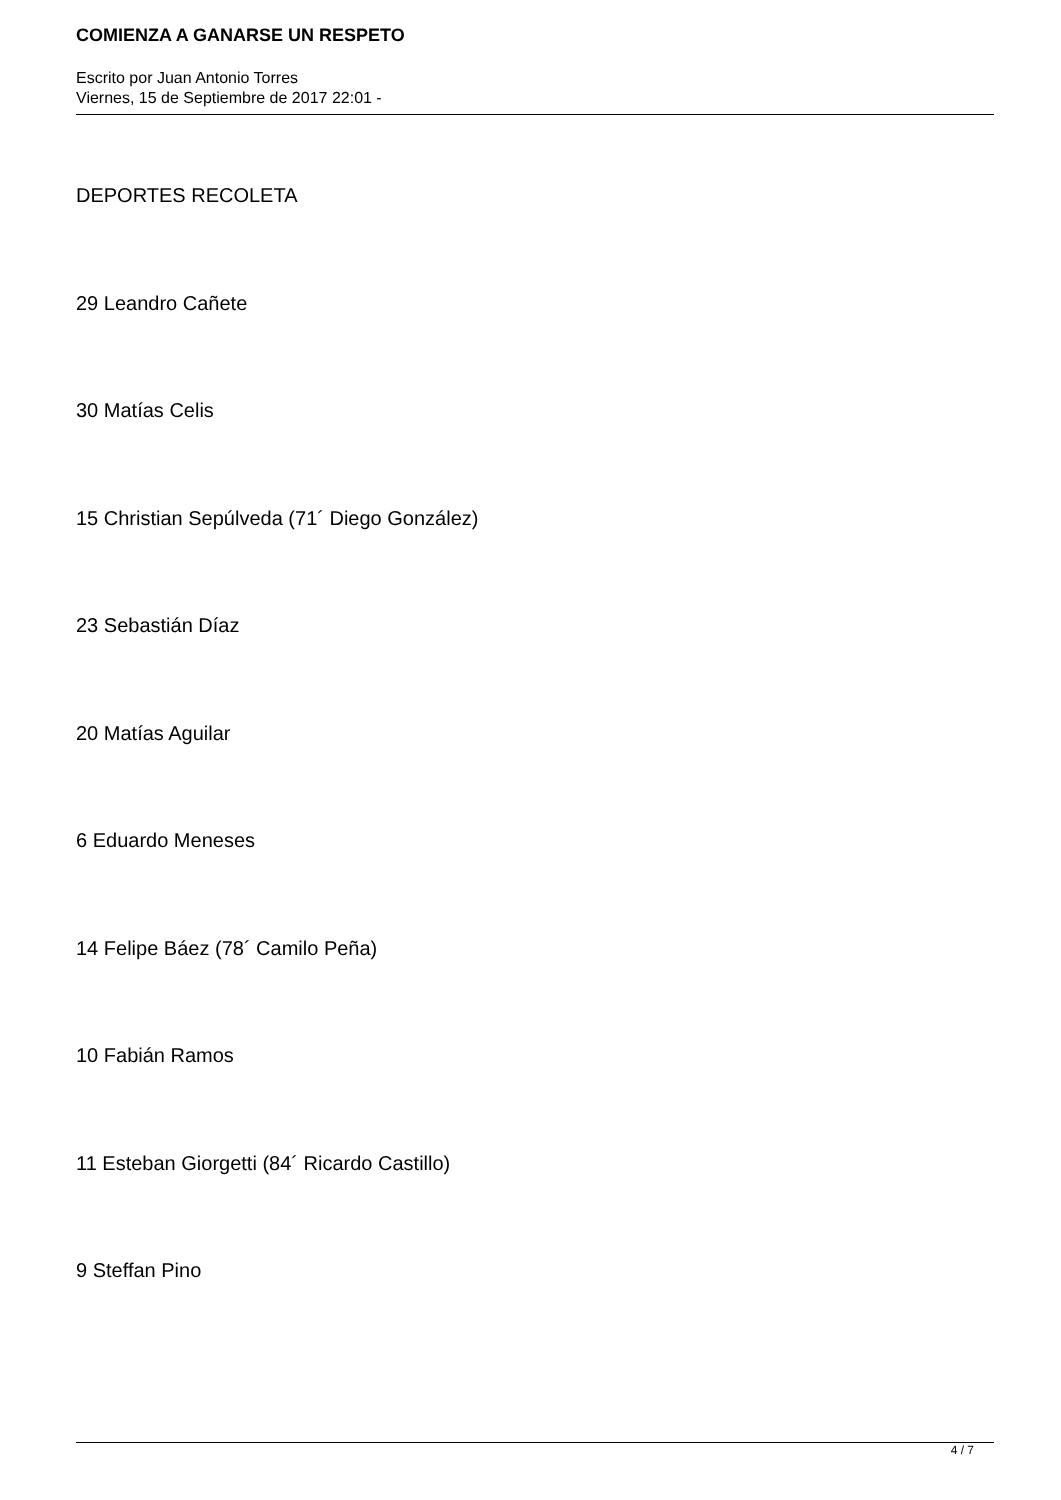COMIENZA A GANARSE UN RESPETO
Escrito por Juan Antonio Torres
Viernes, 15 de Septiembre de 2017 22:01 -
DEPORTES RECOLETA
29 Leandro Cañete
30 Matías Celis
15 Christian Sepúlveda (71´ Diego González)
23 Sebastián Díaz
20 Matías Aguilar
6 Eduardo Meneses
14 Felipe Báez (78´ Camilo Peña)
10 Fabián Ramos
11 Esteban Giorgetti (84´ Ricardo Castillo)
9 Steffan Pino
4 / 7